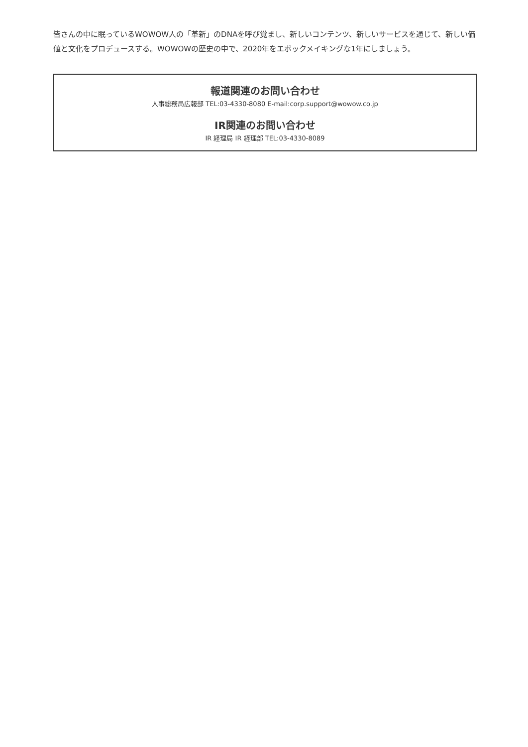皆さんの中に眠っているWOWOW人の「革新」のDNAを呼び覚まし、新しいコンテンツ、新しいサービスを通じて、新しい価値と文化をプロデュースする。WOWOWの歴史の中で、2020年をエポックメイキングな1年にしましょう。
報道関連のお問い合わせ
人事総務局広報部 TEL:03-4330-8080 E-mail:corp.support@wowow.co.jp
IR関連のお問い合わせ
IR 経理局 IR 経理部 TEL:03-4330-8089